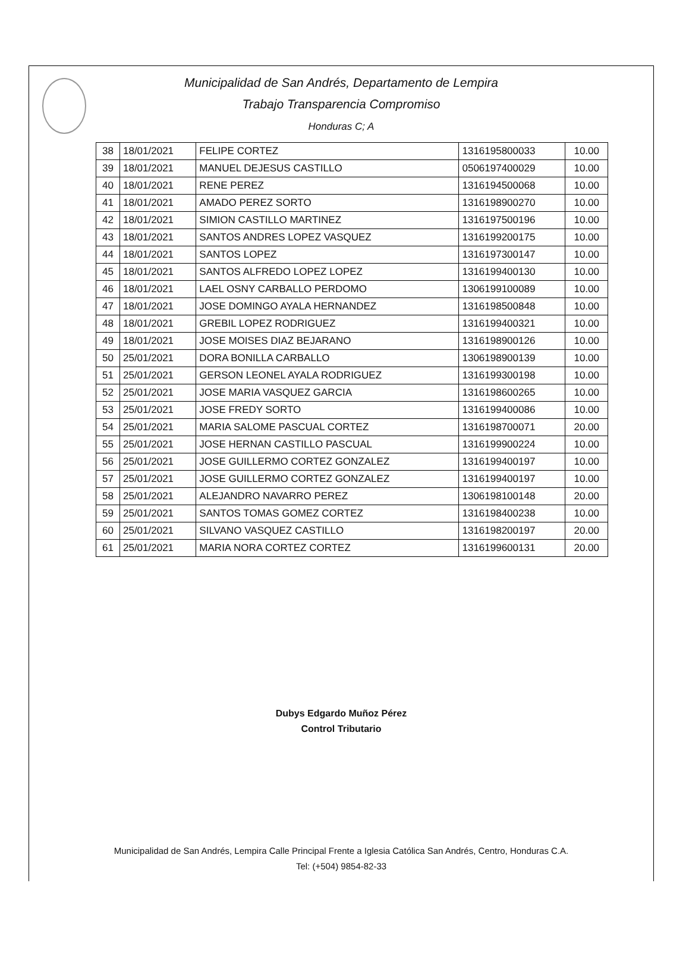Municipalidad de San Andrés, Departamento de Lempira
Trabajo Transparencia Compromiso
Honduras C; A
| 38 | 18/01/2021 | FELIPE CORTEZ | 1316195800033 | 10.00 |
| 39 | 18/01/2021 | MANUEL DEJESUS CASTILLO | 0506197400029 | 10.00 |
| 40 | 18/01/2021 | RENE PEREZ | 1316194500068 | 10.00 |
| 41 | 18/01/2021 | AMADO PEREZ SORTO | 1316198900270 | 10.00 |
| 42 | 18/01/2021 | SIMION CASTILLO MARTINEZ | 1316197500196 | 10.00 |
| 43 | 18/01/2021 | SANTOS ANDRES LOPEZ VASQUEZ | 1316199200175 | 10.00 |
| 44 | 18/01/2021 | SANTOS LOPEZ | 1316197300147 | 10.00 |
| 45 | 18/01/2021 | SANTOS ALFREDO LOPEZ LOPEZ | 1316199400130 | 10.00 |
| 46 | 18/01/2021 | LAEL OSNY CARBALLO PERDOMO | 1306199100089 | 10.00 |
| 47 | 18/01/2021 | JOSE DOMINGO AYALA HERNANDEZ | 1316198500848 | 10.00 |
| 48 | 18/01/2021 | GREBIL LOPEZ RODRIGUEZ | 1316199400321 | 10.00 |
| 49 | 18/01/2021 | JOSE MOISES DIAZ BEJARANO | 1316198900126 | 10.00 |
| 50 | 25/01/2021 | DORA BONILLA CARBALLO | 1306198900139 | 10.00 |
| 51 | 25/01/2021 | GERSON LEONEL AYALA RODRIGUEZ | 1316199300198 | 10.00 |
| 52 | 25/01/2021 | JOSE MARIA VASQUEZ GARCIA | 1316198600265 | 10.00 |
| 53 | 25/01/2021 | JOSE FREDY SORTO | 1316199400086 | 10.00 |
| 54 | 25/01/2021 | MARIA SALOME PASCUAL CORTEZ | 1316198700071 | 20.00 |
| 55 | 25/01/2021 | JOSE HERNAN CASTILLO PASCUAL | 1316199900224 | 10.00 |
| 56 | 25/01/2021 | JOSE GUILLERMO CORTEZ GONZALEZ | 1316199400197 | 10.00 |
| 57 | 25/01/2021 | JOSE GUILLERMO CORTEZ GONZALEZ | 1316199400197 | 10.00 |
| 58 | 25/01/2021 | ALEJANDRO NAVARRO PEREZ | 1306198100148 | 20.00 |
| 59 | 25/01/2021 | SANTOS TOMAS GOMEZ CORTEZ | 1316198400238 | 10.00 |
| 60 | 25/01/2021 | SILVANO VASQUEZ CASTILLO | 1316198200197 | 20.00 |
| 61 | 25/01/2021 | MARIA NORA CORTEZ CORTEZ | 1316199600131 | 20.00 |
Dubys Edgardo Muñoz Pérez
Control Tributario
Municipalidad de San Andrés, Lempira Calle Principal Frente a Iglesia Católica San Andrés, Centro, Honduras C.A.
Tel: (+504) 9854-82-33